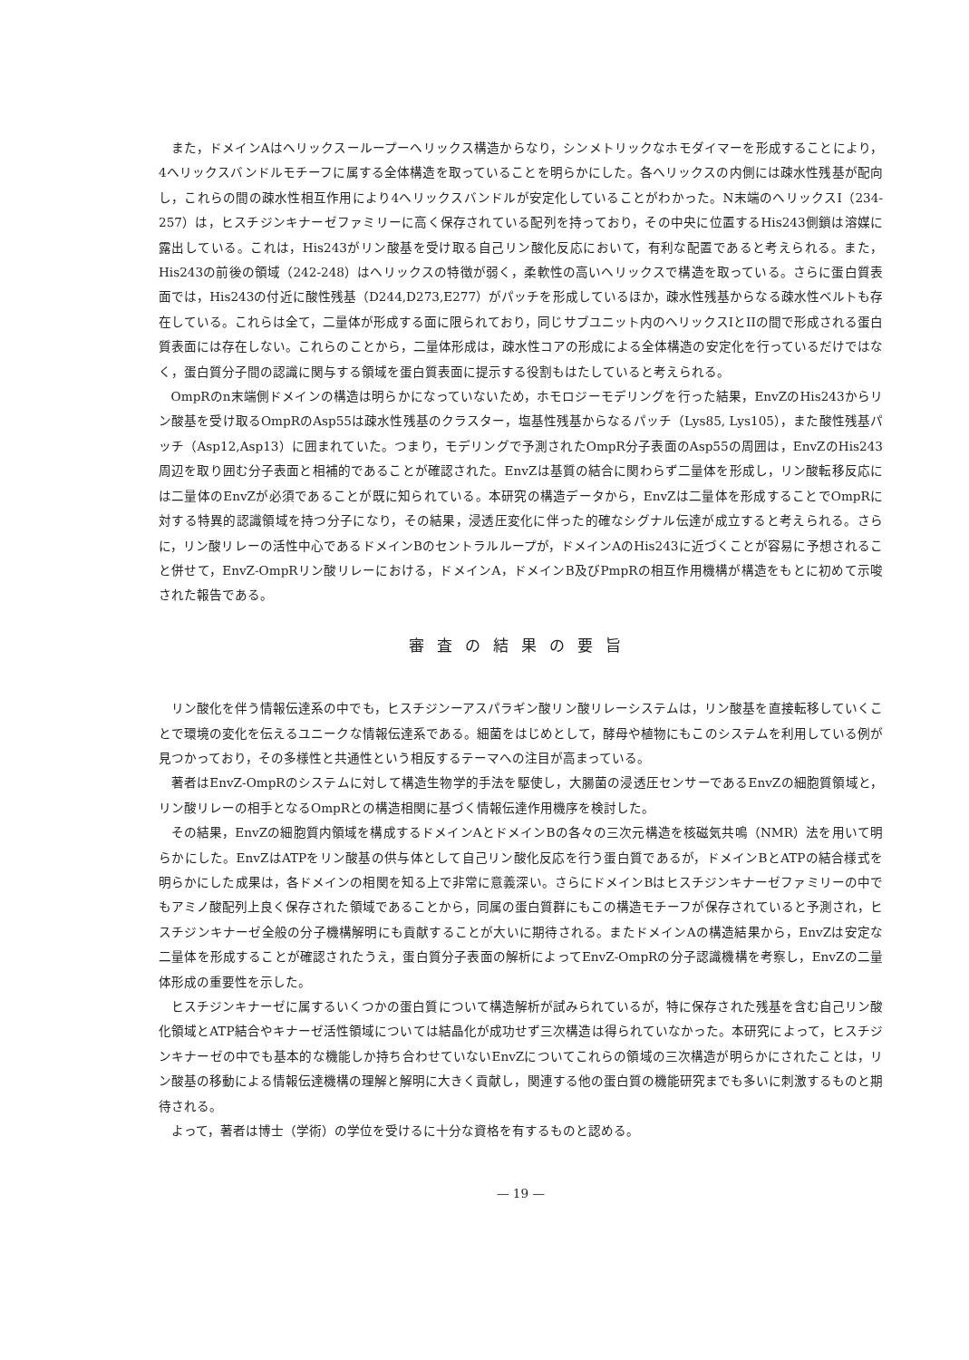また，ドメインAはヘリックスーループーヘリックス構造からなり，シンメトリックなホモダイマーを形成することにより，4ヘリックスバンドルモチーフに属する全体構造を取っていることを明らかにした。各ヘリックスの内側には疎水性残基が配向し，これらの間の疎水性相互作用により4ヘリックスバンドルが安定化していることがわかった。N末端のヘリックスI（234-257）は，ヒスチジンキナーゼファミリーに高く保存されている配列を持っており，その中央に位置するHis243側鎖は溶媒に露出している。これは，His243がリン酸基を受け取る自己リン酸化反応において，有利な配置であると考えられる。また，His243の前後の領域（242-248）はヘリックスの特徴が弱く，柔軟性の高いヘリックスで構造を取っている。さらに蛋白質表面では，His243の付近に酸性残基（D244,D273,E277）がパッチを形成しているほか，疎水性残基からなる疎水性ベルトも存在している。これらは全て，二量体が形成する面に限られており，同じサブユニット内のヘリックスIとIIの間で形成される蛋白質表面には存在しない。これらのことから，二量体形成は，疎水性コアの形成による全体構造の安定化を行っているだけではなく，蛋白質分子間の認識に関与する領域を蛋白質表面に提示する役割もはたしていると考えられる。
OmpRのn末端側ドメインの構造は明らかになっていないため，ホモロジーモデリングを行った結果，EnvZのHis243からリン酸基を受け取るOmpRのAsp55は疎水性残基のクラスター，塩基性残基からなるパッチ（Lys85, Lys105），また酸性残基パッチ（Asp12,Asp13）に囲まれていた。つまり，モデリングで予測されたOmpR分子表面のAsp55の周囲は，EnvZのHis243周辺を取り囲む分子表面と相補的であることが確認された。EnvZは基質の結合に関わらず二量体を形成し，リン酸転移反応には二量体のEnvZが必須であることが既に知られている。本研究の構造データから，EnvZは二量体を形成することでOmpRに対する特異的認識領域を持つ分子になり，その結果，浸透圧変化に伴った的確なシグナル伝達が成立すると考えられる。さらに，リン酸リレーの活性中心であるドメインBのセントラルループが，ドメインAのHis243に近づくことが容易に予想されること併せて，EnvZ-OmpRリン酸リレーにおける，ドメインA，ドメインB及びPmpRの相互作用機構が構造をもとに初めて示唆された報告である。
審査の結果の要旨
リン酸化を伴う情報伝達系の中でも，ヒスチジンーアスパラギン酸リン酸リレーシステムは，リン酸基を直接転移していくことで環境の変化を伝えるユニークな情報伝達系である。細菌をはじめとして，酵母や植物にもこのシステムを利用している例が見つかっており，その多様性と共通性という相反するテーマへの注目が高まっている。
著者はEnvZ-OmpRのシステムに対して構造生物学的手法を駆使し，大腸菌の浸透圧センサーであるEnvZの細胞質領域と，リン酸リレーの相手となるOmpRとの構造相関に基づく情報伝達作用機序を検討した。
その結果，EnvZの細胞質内領域を構成するドメインAとドメインBの各々の三次元構造を核磁気共鳴（NMR）法を用いて明らかにした。EnvZはATPをリン酸基の供与体として自己リン酸化反応を行う蛋白質であるが，ドメインBとATPの結合様式を明らかにした成果は，各ドメインの相関を知る上で非常に意義深い。さらにドメインBはヒスチジンキナーゼファミリーの中でもアミノ酸配列上良く保存された領域であることから，同属の蛋白質群にもこの構造モチーフが保存されていると予測され，ヒスチジンキナーゼ全般の分子機構解明にも貢献することが大いに期待される。またドメインAの構造結果から，EnvZは安定な二量体を形成することが確認されたうえ，蛋白質分子表面の解析によってEnvZ-OmpRの分子認識機構を考察し，EnvZの二量体形成の重要性を示した。
ヒスチジンキナーゼに属するいくつかの蛋白質について構造解析が試みられているが，特に保存された残基を含む自己リン酸化領域とATP結合やキナーゼ活性領域については結晶化が成功せず三次構造は得られていなかった。本研究によって，ヒスチジンキナーゼの中でも基本的な機能しか持ち合わせていないEnvZについてこれらの領域の三次構造が明らかにされたことは，リン酸基の移動による情報伝達機構の理解と解明に大きく貢献し，関連する他の蛋白質の機能研究までも多いに刺激するものと期待される。
よって，著者は博士（学術）の学位を受けるに十分な資格を有するものと認める。
— 19 —